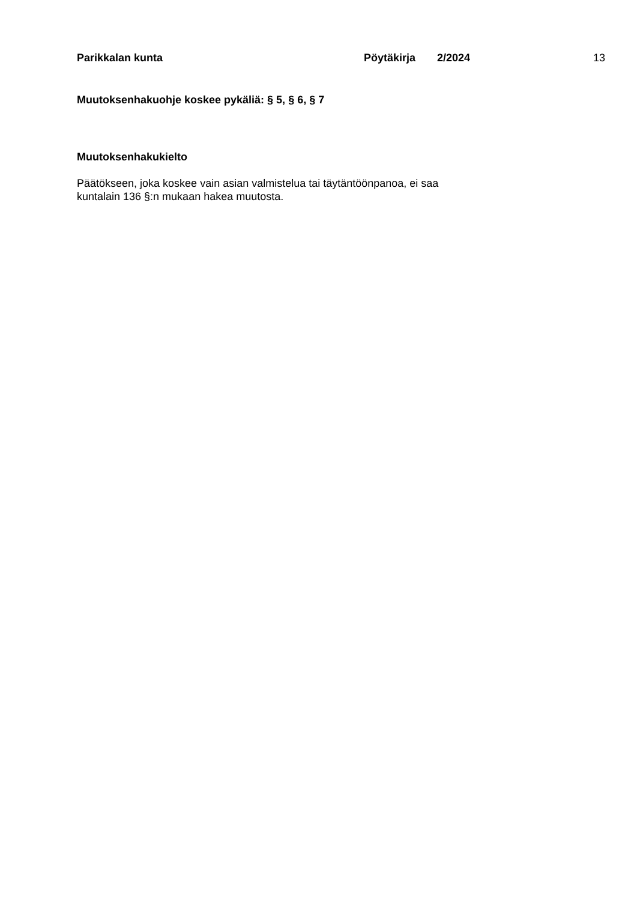Parikkalan kunta Pöytäkirja 2/2024 13
Muutoksenhakuohje koskee pykäliä: § 5, § 6, § 7
Muutoksenhakukielto
Päätökseen, joka koskee vain asian valmistelua tai täytäntöönpanoa, ei saa
kuntalain 136 §:n mukaan hakea muutosta.